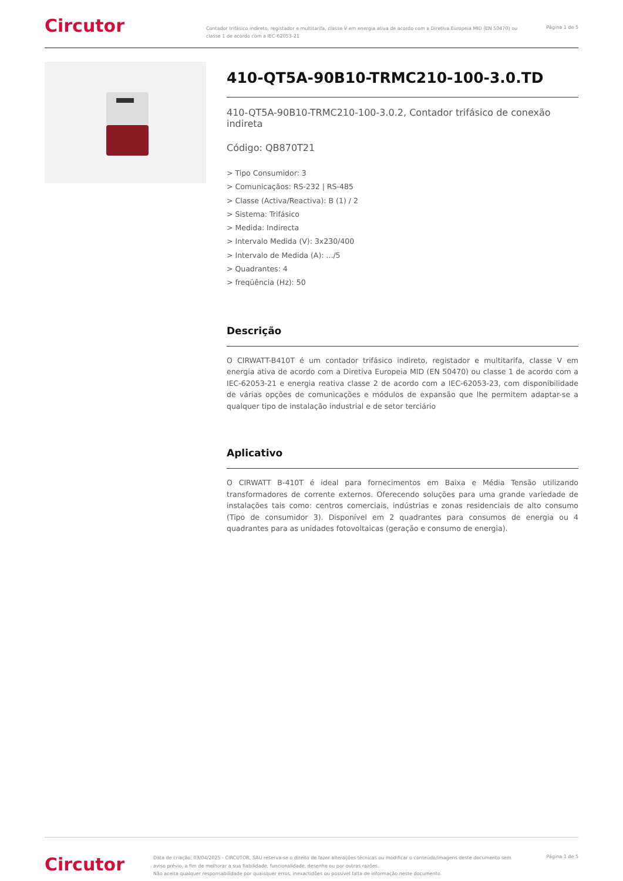Circutor
Contador trifásico indireto, registador e multitarifa, classe V em energia ativa de acordo com a Diretiva Europeia MID (EN 50470) ou classe 1 de acordo com a IEC-62053-21
Página 1 de 5
410-QT5A-90B10-TRMC210-100-3.0.TD
410-QT5A-90B10-TRMC210-100-3.0.2, Contador trifásico de conexão indireta
Código: QB870T21
> Tipo Consumidor: 3
> Comunicaçãos: RS-232 | RS-485
> Classe (Activa/Reactiva): B (1) / 2
> Sistema: Trifásico
> Medida: Indirecta
> Intervalo Medida (V): 3x230/400
> Intervalo de Medida (A): .../5
> Quadrantes: 4
> freqüência (Hz): 50
Descrição
O CIRWATT-B410T é um contador trifásico indireto, registador e multitarifa, classe V em energia ativa de acordo com a Diretiva Europeia MID (EN 50470) ou classe 1 de acordo com a IEC-62053-21 e energia reativa classe 2 de acordo com a IEC-62053-23, com disponibilidade de várias opções de comunicações e módulos de expansão que lhe permitem adaptar-se a qualquer tipo de instalação industrial e de setor terciário
Aplicativo
O CIRWATT B-410T é ideal para fornecimentos em Baixa e Média Tensão utilizando transformadores de corrente externos. Oferecendo soluções para uma grande variedade de instalações tais como: centros comerciais, indústrias e zonas residenciais de alto consumo (Tipo de consumidor 3). Disponível em 2 quadrantes para consumos de energia ou 4 quadrantes para as unidades fotovoltaicas (geração e consumo de energia).
Circutor
Data de criação: 03/04/2025 - CIRCUTOR, SAU reserva-se o direito de fazer alterações técnicas ou modificar o conteúdo/imagens deste documento sem aviso prévio, a fim de melhorar a sua fiabilidade, funcionalidade, desenho ou por outras razões.
Não aceita qualquer responsabilidade por quaisquer erros, inexactidões ou possível falta de informação neste documento.
Página 1 de 5